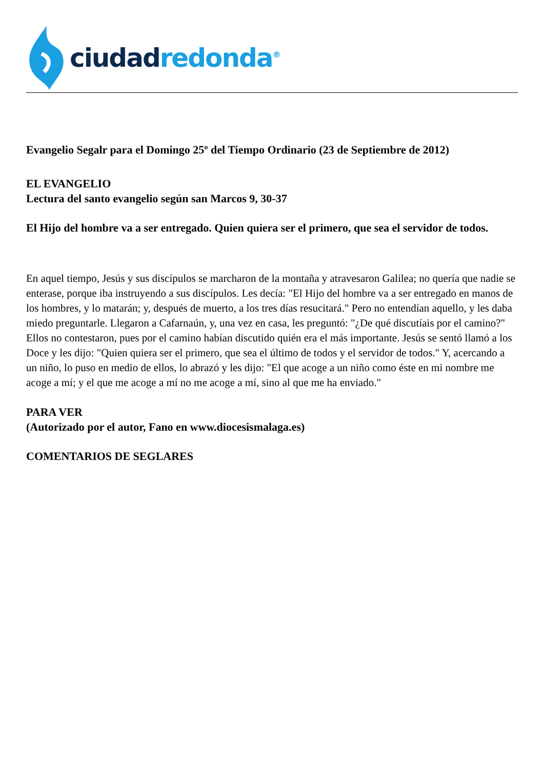ciudad redonda<sup>®</sup>
Evangelio Segalr para el Domingo 25º del Tiempo Ordinario (23 de Septiembre de 2012)
EL EVANGELIO
Lectura del santo evangelio según san Marcos 9, 30-37
El Hijo del hombre va a ser entregado. Quien quiera ser el primero, que sea el servidor de todos.
En aquel tiempo, Jesús y sus discípulos se marcharon de la montaña y atravesaron Galilea; no quería que nadie se enterase, porque iba instruyendo a sus discípulos. Les decía: "El Hijo del hombre va a ser entregado en manos de los hombres, y lo matarán; y, después de muerto, a los tres días resucitará." Pero no entendían aquello, y les daba miedo preguntarle. Llegaron a Cafarnaún, y, una vez en casa, les preguntó: "¿De qué discutíais por el camino?" Ellos no contestaron, pues por el camino habían discutido quién era el más importante. Jesús se sentó llamó a los Doce y les dijo: "Quien quiera ser el primero, que sea el último de todos y el servidor de todos." Y, acercando a un niño, lo puso en medio de ellos, lo abrazó y les dijo: "El que acoge a un niño como éste en mi nombre me acoge a mí; y el que me acoge a mí no me acoge a mí, sino al que me ha enviado."
PARA VER
(Autorizado por el autor, Fano en www.diocesismalaga.es)
COMENTARIOS DE SEGLARES